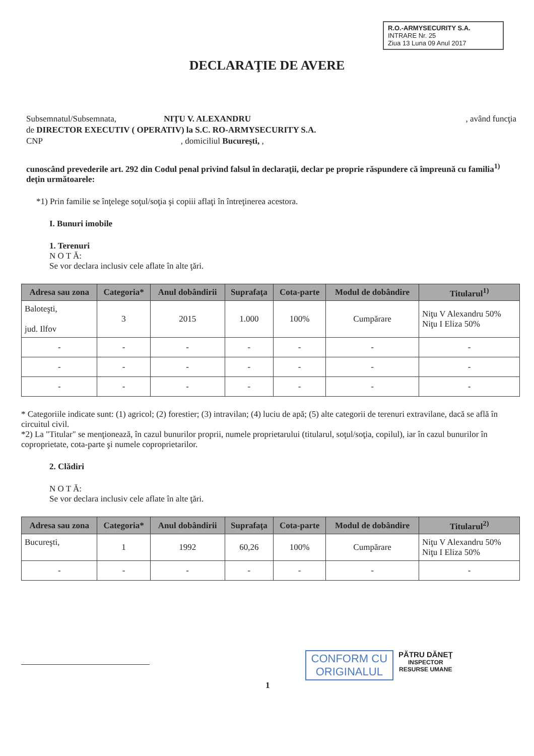R.O.-ARMYSECURITY S.A.
INTRARE Nr. 25
Ziua 13 Luna 09 Anul 2017
DECLARAŢIE DE AVERE
Subsemnatul/Subsemnata, NIŢU V. ALEXANDRU, având funcţia
de DIRECTOR EXECUTIV ( OPERATIV) la S.C. RO-ARMYSECURITY S.A.
CNP , domiciliul Bucureşti, ,
cunoscând prevederile art. 292 din Codul penal privind falsul în declaraţii, declar pe proprie răspundere că împreună cu familia<sup>1)</sup> deţin următoarele:
*1) Prin familie se înţelege soţul/soţia şi copiii aflaţi în întreţinerea acestora.
I. Bunuri imobile
1. Terenuri
N O T Ă:
Se vor declara inclusiv cele aflate în alte ţări.
| Adresa sau zona | Categoria* | Anul dobândirii | Suprafaţa | Cota-parte | Modul de dobândire | Titularul<sup>1)</sup> |
| --- | --- | --- | --- | --- | --- | --- |
| Baloteşti, jud. Ilfov | 3 | 2015 | 1.000 | 100% | Cumpărare | Niţu V Alexandru 50% Niţu I Eliza 50% |
| - | - | - | - | - | - | - |
| - | - | - | - | - | - | - |
| - | - | - | - | - | - | - |
* Categoriile indicate sunt: (1) agricol; (2) forestier; (3) intravilan; (4) luciu de apă; (5) alte categorii de terenuri extravilane, dacă se află în circuitul civil.
*2) La "Titular" se menţionează, în cazul bunurilor proprii, numele proprietarului (titularul, soţul/soţia, copilul), iar în cazul bunurilor în coproprietate, cota-parte şi numele coproprietarilor.
2. Clădiri
N O T Ă:
Se vor declara inclusiv cele aflate în alte ţări.
| Adresa sau zona | Categoria* | Anul dobândirii | Suprafaţa | Cota-parte | Modul de dobândire | Titularul<sup>2)</sup> |
| --- | --- | --- | --- | --- | --- | --- |
| Bucureşti, | 1 | 1992 | 60,26 | 100% | Cumpărare | Niţu V Alexandru 50% Niţu I Eliza 50% |
| - | - | - | - | - | - | - |
1
CONFORM CU
ORIGINALUL
PĂTRU DĂNEŢ
INSPECTOR
RESURSE UMANE